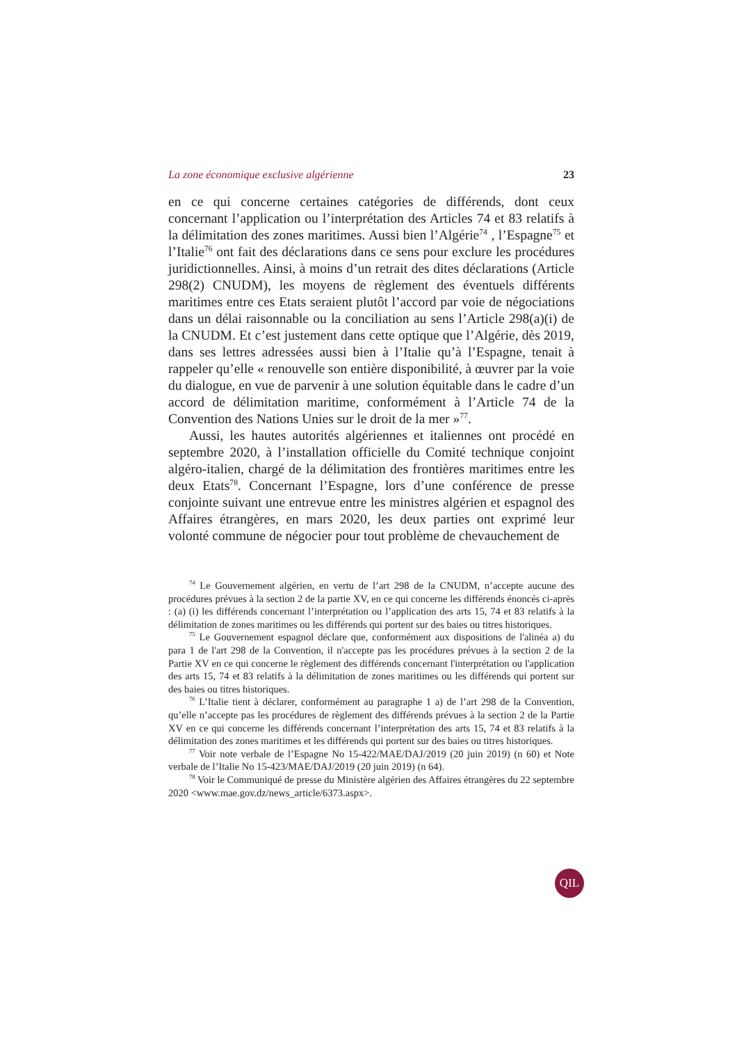La zone économique exclusive algérienne 23
en ce qui concerne certaines catégories de différends, dont ceux concernant l’application ou l’interprétation des Articles 74 et 83 relatifs à la délimitation des zones maritimes. Aussi bien l’Algérie<sup>74</sup> , l’Espagne<sup>75</sup> et l’Italie<sup>76</sup> ont fait des déclarations dans ce sens pour exclure les procédures juridictionnelles. Ainsi, à moins d’un retrait des dites déclarations (Article 298(2) CNUDM), les moyens de règlement des éventuels différents maritimes entre ces Etats seraient plutôt l’accord par voie de négociations dans un délai raisonnable ou la conciliation au sens l’Article 298(a)(i) de la CNUDM. Et c’est justement dans cette optique que l’Algérie, dès 2019, dans ses lettres adressées aussi bien à l’Italie qu’à l’Espagne, tenait à rappeler qu’elle « renouvelle son entière disponibilité, à œuvrer par la voie du dialogue, en vue de parvenir à une solution équitable dans le cadre d’un accord de délimitation maritime, conformément à l’Article 74 de la Convention des Nations Unies sur le droit de la mer »<sup>77</sup>.
Aussi, les hautes autorités algériennes et italiennes ont procédé en septembre 2020, à l’installation officielle du Comité technique conjoint algéro-italien, chargé de la délimitation des frontières maritimes entre les deux Etats<sup>78</sup>. Concernant l’Espagne, lors d’une conférence de presse conjointe suivant une entrevue entre les ministres algérien et espagnol des Affaires étrangères, en mars 2020, les deux parties ont exprimé leur volonté commune de négocier pour tout problème de chevauchement de
<sup>74</sup> Le Gouvernement algérien, en vertu de l’art 298 de la CNUDM, n’accepte aucune des procédures prévues à la section 2 de la partie XV, en ce qui concerne les différends énoncés ci-après : (a) (i) les différends concernant l’interprétation ou l’application des arts 15, 74 et 83 relatifs à la délimitation de zones maritimes ou les différends qui portent sur des baies ou titres historiques.
<sup>75</sup> Le Gouvernement espagnol déclare que, conformément aux dispositions de l'alinéa a) du para 1 de l'art 298 de la Convention, il n'accepte pas les procédures prévues à la section 2 de la Partie XV en ce qui concerne le règlement des différends concernant l'interprétation ou l'application des arts 15, 74 et 83 relatifs à la délimitation de zones maritimes ou les différends qui portent sur des baies ou titres historiques.
<sup>76</sup> L’Italie tient à déclarer, conformément au paragraphe 1 a) de l’art 298 de la Convention, qu’elle n’accepte pas les procédures de règlement des différends prévues à la section 2 de la Partie XV en ce qui concerne les différends concernant l’interprétation des arts 15, 74 et 83 relatifs à la délimitation des zones maritimes et les différends qui portent sur des baies ou titres historiques.
<sup>77</sup> Voir note verbale de l’Espagne No 15-422/MAE/DAJ/2019 (20 juin 2019) (n 60) et Note verbale de l’Italie No 15-423/MAE/DAJ/2019 (20 juin 2019) (n 64).
<sup>78</sup> Voir le Communiqué de presse du Ministère algérien des Affaires étrangères du 22 septembre 2020 <www.mae.gov.dz/news_article/6373.aspx>.
QIL